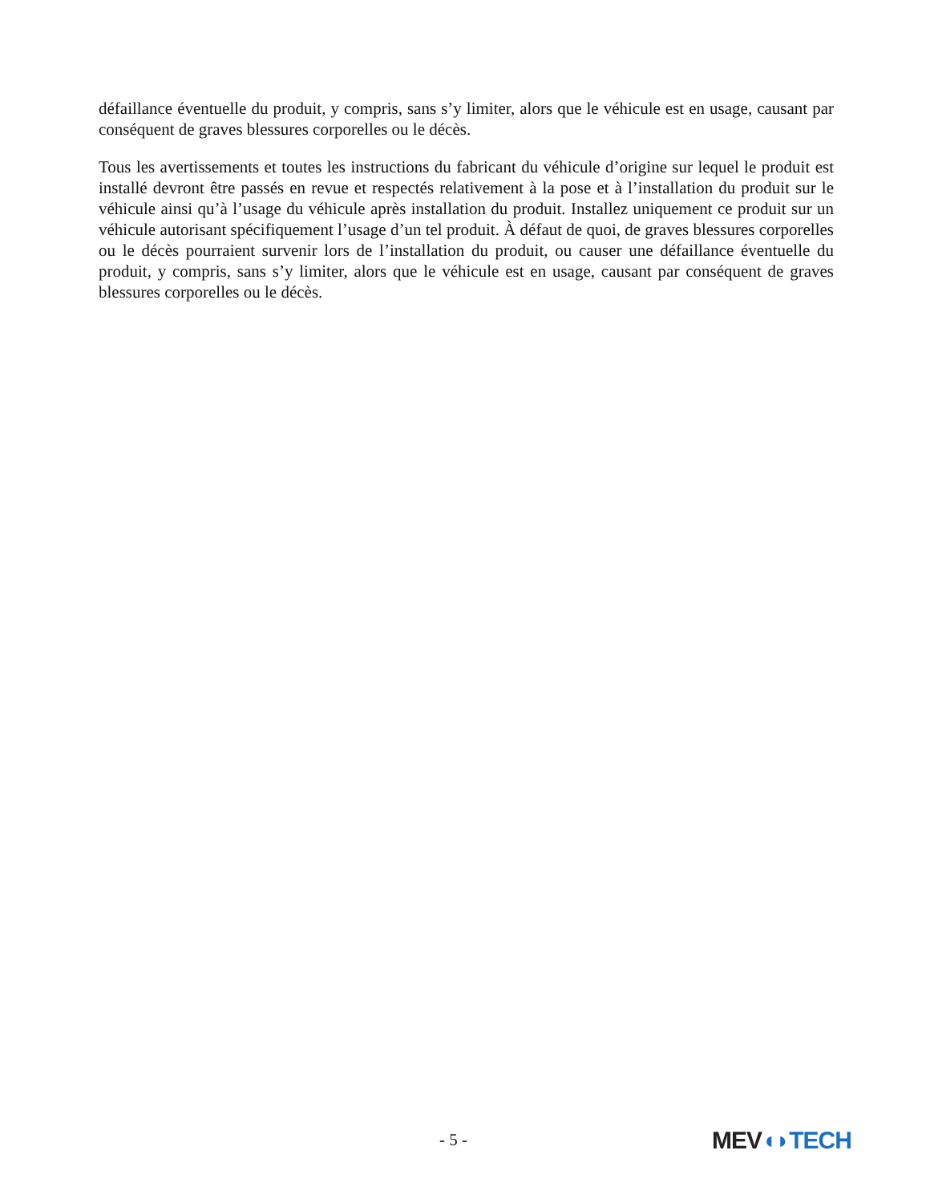défaillance éventuelle du produit, y compris, sans s’y limiter, alors que le véhicule est en usage, causant par conséquent de graves blessures corporelles ou le décès.
Tous les avertissements et toutes les instructions du fabricant du véhicule d’origine sur lequel le produit est installé devront être passés en revue et respectés relativement à la pose et à l’installation du produit sur le véhicule ainsi qu’à l’usage du véhicule après installation du produit. Installez uniquement ce produit sur un véhicule autorisant spécifiquement l’usage d’un tel produit. À défaut de quoi, de graves blessures corporelles ou le décès pourraient survenir lors de l’installation du produit, ou causer une défaillance éventuelle du produit, y compris, sans s’y limiter, alors que le véhicule est en usage, causant par conséquent de graves blessures corporelles ou le décès.
- 5 - MEV◖◗TECH